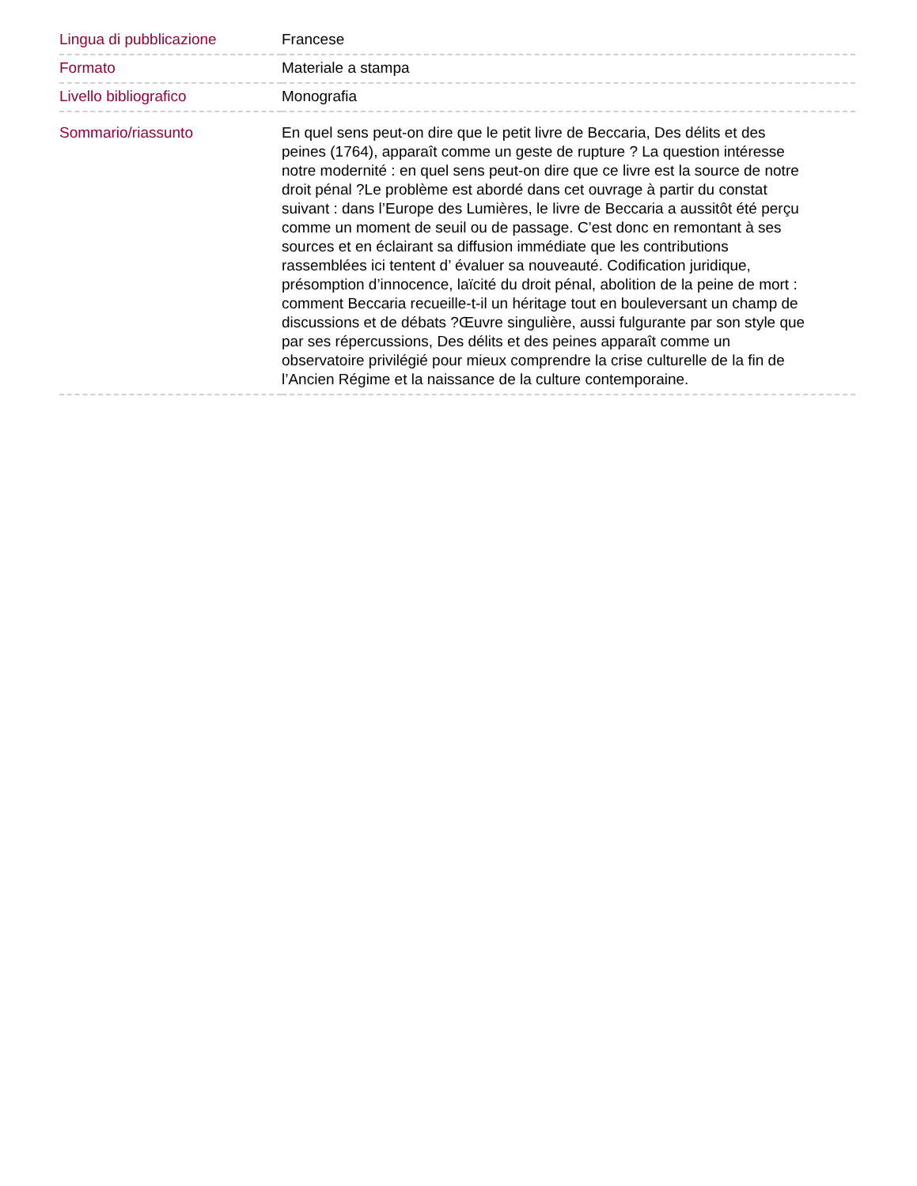| Lingua di pubblicazione | Francese |
| Formato | Materiale a stampa |
| Livello bibliografico | Monografia |
| Sommario/riassunto | En quel sens peut-on dire que le petit livre de Beccaria, Des délits et des peines (1764), apparaît comme un geste de rupture ? La question intéresse notre modernité : en quel sens peut-on dire que ce livre est la source de notre droit pénal ?Le problème est abordé dans cet ouvrage à partir du constat suivant : dans l’Europe des Lumières, le livre de Beccaria a aussitôt été perçu comme un moment de seuil ou de passage. C’est donc en remontant à ses sources et en éclairant sa diffusion immédiate que les contributions rassemblées ici tentent d’ évaluer sa nouveauté. Codification juridique, présomption d’innocence, laïcité du droit pénal, abolition de la peine de mort : comment Beccaria recueille-t-il un héritage tout en bouleversant un champ de discussions et de débats ?Œuvre singulière, aussi fulgurante par son style que par ses répercussions, Des délits et des peines apparaît comme un observatoire privilégié pour mieux comprendre la crise culturelle de la fin de l’Ancien Régime et la naissance de la culture contemporaine. |